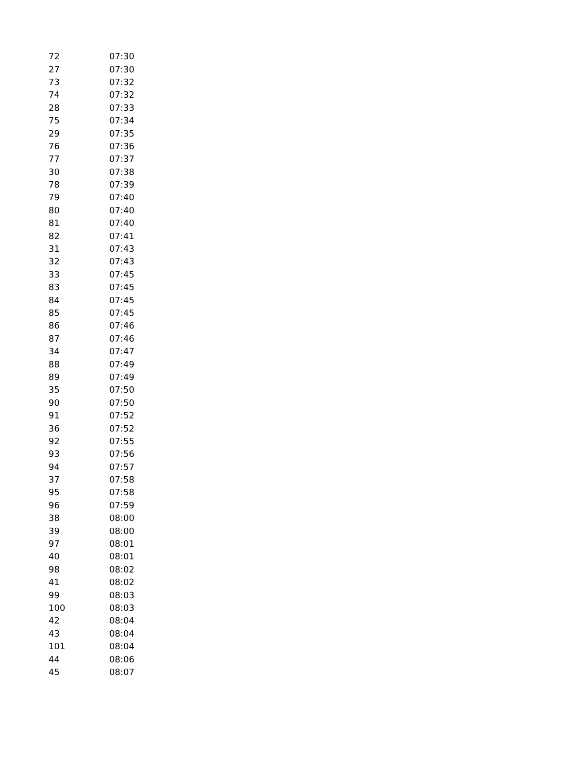| 72 | 07:30 |
| 27 | 07:30 |
| 73 | 07:32 |
| 74 | 07:32 |
| 28 | 07:33 |
| 75 | 07:34 |
| 29 | 07:35 |
| 76 | 07:36 |
| 77 | 07:37 |
| 30 | 07:38 |
| 78 | 07:39 |
| 79 | 07:40 |
| 80 | 07:40 |
| 81 | 07:40 |
| 82 | 07:41 |
| 31 | 07:43 |
| 32 | 07:43 |
| 33 | 07:45 |
| 83 | 07:45 |
| 84 | 07:45 |
| 85 | 07:45 |
| 86 | 07:46 |
| 87 | 07:46 |
| 34 | 07:47 |
| 88 | 07:49 |
| 89 | 07:49 |
| 35 | 07:50 |
| 90 | 07:50 |
| 91 | 07:52 |
| 36 | 07:52 |
| 92 | 07:55 |
| 93 | 07:56 |
| 94 | 07:57 |
| 37 | 07:58 |
| 95 | 07:58 |
| 96 | 07:59 |
| 38 | 08:00 |
| 39 | 08:00 |
| 97 | 08:01 |
| 40 | 08:01 |
| 98 | 08:02 |
| 41 | 08:02 |
| 99 | 08:03 |
| 100 | 08:03 |
| 42 | 08:04 |
| 43 | 08:04 |
| 101 | 08:04 |
| 44 | 08:06 |
| 45 | 08:07 |